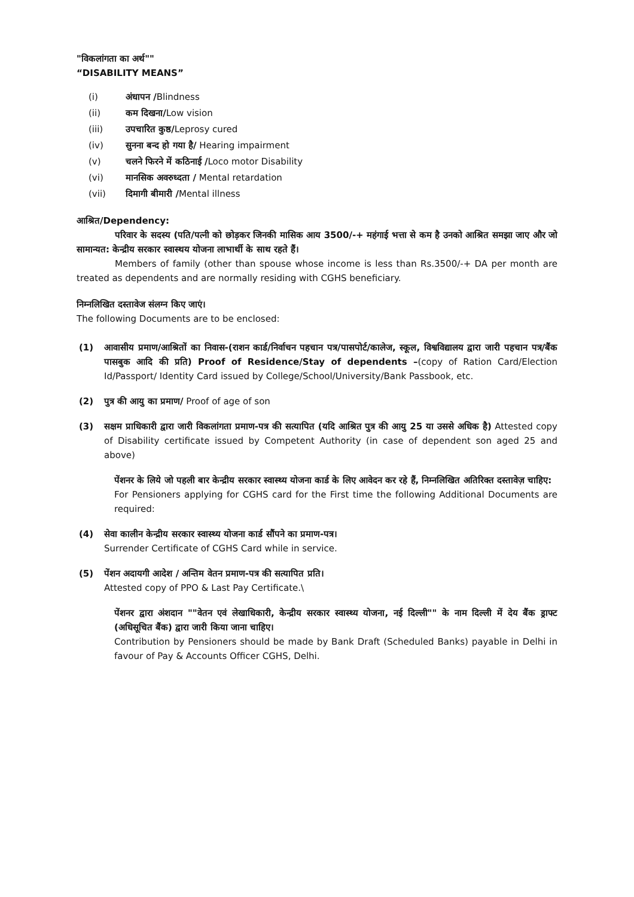"विकलांगता का अर्थ""
“DISABILITY MEANS”
(i) अंधापन /Blindness
(ii) कम दिखना/Low vision
(iii) उपचारित कुष्ठ/Leprosy cured
(iv) सुनना बन्द हो गया है/ Hearing impairment
(v) चलने फिरने में कठिनाई /Loco motor Disability
(vi) मानसिक अवरुध्दता / Mental retardation
(vii) दिमागी बीमारी /Mental illness
आश्रित/Dependency:
परिवार के सदस्य (पति/पत्नी को छोड़कर जिनकी मासिक आय 3500/-+ महंगाई भत्ता से कम है उनको आश्रित समझा जाए और जो सामान्यत: केन्द्रीय सरकार स्वास्थय योजना लाभार्थी के साथ रहते हैं।
Members of family (other than spouse whose income is less than Rs.3500/-+ DA per month are treated as dependents and are normally residing with CGHS beneficiary.
निम्नलिखित दस्तावेज संलग्न किए जाएं।
The following Documents are to be enclosed:
(1) आवासीय प्रमाण/आश्रितों का निवास-(राशन कार्ड/निर्वाचन पहचान पत्र/पासपोर्ट/कालेज, स्कूल, विश्वविद्यालय द्वारा जारी पहचान पत्र/बैंक पासबुक आदि की प्रति) Proof of Residence/Stay of dependents –(copy of Ration Card/Election Id/Passport/ Identity Card issued by College/School/University/Bank Passbook, etc.
(2) पुत्र की आयु का प्रमाण/ Proof of age of son
(3) सक्षम प्राधिकारी द्वारा जारी विकलांगता प्रमाण-पत्र की सत्यापित (यदि आश्रित पुत्र की आयु 25 या उससे अधिक है) Attested copy of Disability certificate issued by Competent Authority (in case of dependent son aged 25 and above)
पेंशनर के लिये जो पहली बार केन्द्रीय सरकार स्वास्थ्य योजना कार्ड के लिए आवेदन कर रहे हैं, निम्नलिखित अतिरिक्त दस्तावेज़ चाहिए:
For Pensioners applying for CGHS card for the First time the following Additional Documents are required:
(4) सेवा कालीन केन्द्रीय सरकार स्वास्थ्य योजना कार्ड सौंपने का प्रमाण-पत्र।
Surrender Certificate of CGHS Card while in service.
(5) पेंशन अदायगी आदेश / अन्तिम वेतन प्रमाण-पत्र की सत्यापित प्रति।
Attested copy of PPO & Last Pay Certificate.\
पेंशनर द्वारा अंशदान ""वेतन एवं लेखाधिकारी, केन्द्रीय सरकार स्वास्थ्य योजना, नई दिल्ली"" के नाम दिल्ली में देय बैंक ड्राफ्ट (अधिसूचित बैंक) द्वारा जारी किया जाना चाहिए।
Contribution by Pensioners should be made by Bank Draft (Scheduled Banks) payable in Delhi in favour of Pay & Accounts Officer CGHS, Delhi.